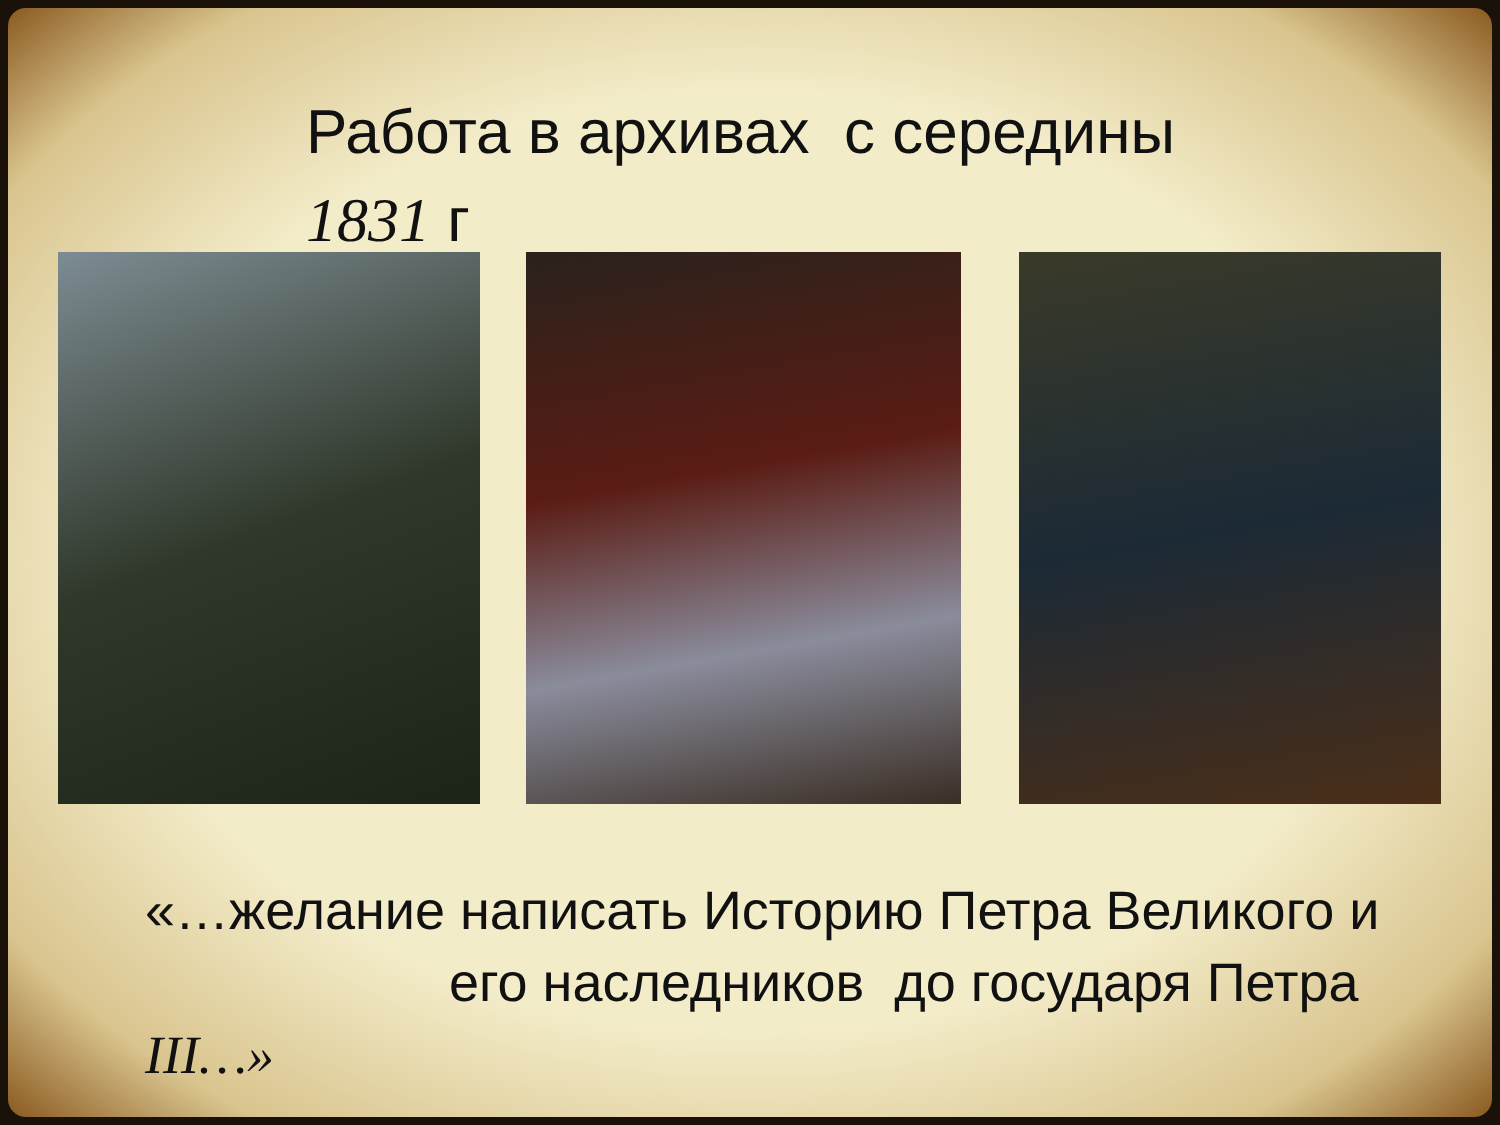Работа в архивах с середины
1831 г
«…желание написать Историю Петра Великого и
его наследников до государя Петра
III…»